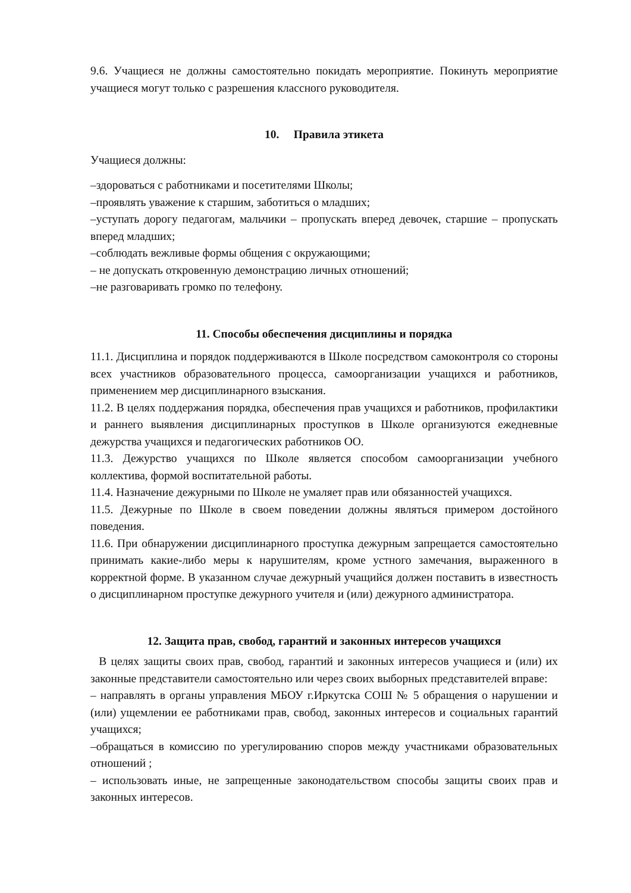9.6. Учащиеся не должны самостоятельно покидать мероприятие. Покинуть мероприятие учащиеся могут только с разрешения классного руководителя.
10. Правила этикета
Учащиеся должны:
–здороваться с работниками и посетителями Школы;
–проявлять уважение к старшим, заботиться о младших;
–уступать дорогу педагогам, мальчики – пропускать вперед девочек, старшие – пропускать вперед младших;
–соблюдать вежливые формы общения с окружающими;
– не допускать откровенную демонстрацию личных отношений;
–не разговаривать громко по телефону.
11. Способы обеспечения дисциплины и порядка
11.1. Дисциплина и порядок поддерживаются в Школе посредством самоконтроля со стороны всех участников образовательного процесса, самоорганизации учащихся и работников, применением мер дисциплинарного взыскания.
11.2. В целях поддержания порядка, обеспечения прав учащихся и работников, профилактики и раннего выявления дисциплинарных проступков в Школе организуются ежедневные дежурства учащихся и педагогических работников ОО.
11.3. Дежурство учащихся по Школе является способом самоорганизации учебного коллектива, формой воспитательной работы.
11.4. Назначение дежурными по Школе не умаляет прав или обязанностей учащихся.
11.5. Дежурные по Школе в своем поведении должны являться примером достойного поведения.
11.6. При обнаружении дисциплинарного проступка дежурным запрещается самостоятельно принимать какие-либо меры к нарушителям, кроме устного замечания, выраженного в корректной форме. В указанном случае дежурный учащийся должен поставить в известность о дисциплинарном проступке дежурного учителя и (или) дежурного администратора.
12. Защита прав, свобод, гарантий и законных интересов учащихся
В целях защиты своих прав, свобод, гарантий и законных интересов учащиеся и (или) их законные представители самостоятельно или через своих выборных представителей вправе:
– направлять в органы управления МБОУ г.Иркутска СОШ № 5 обращения о нарушении и (или) ущемлении ее работниками прав, свобод, законных интересов и социальных гарантий учащихся;
–обращаться в комиссию по урегулированию споров между участниками образовательных отношений ;
– использовать иные, не запрещенные законодательством способы защиты своих прав и законных интересов.